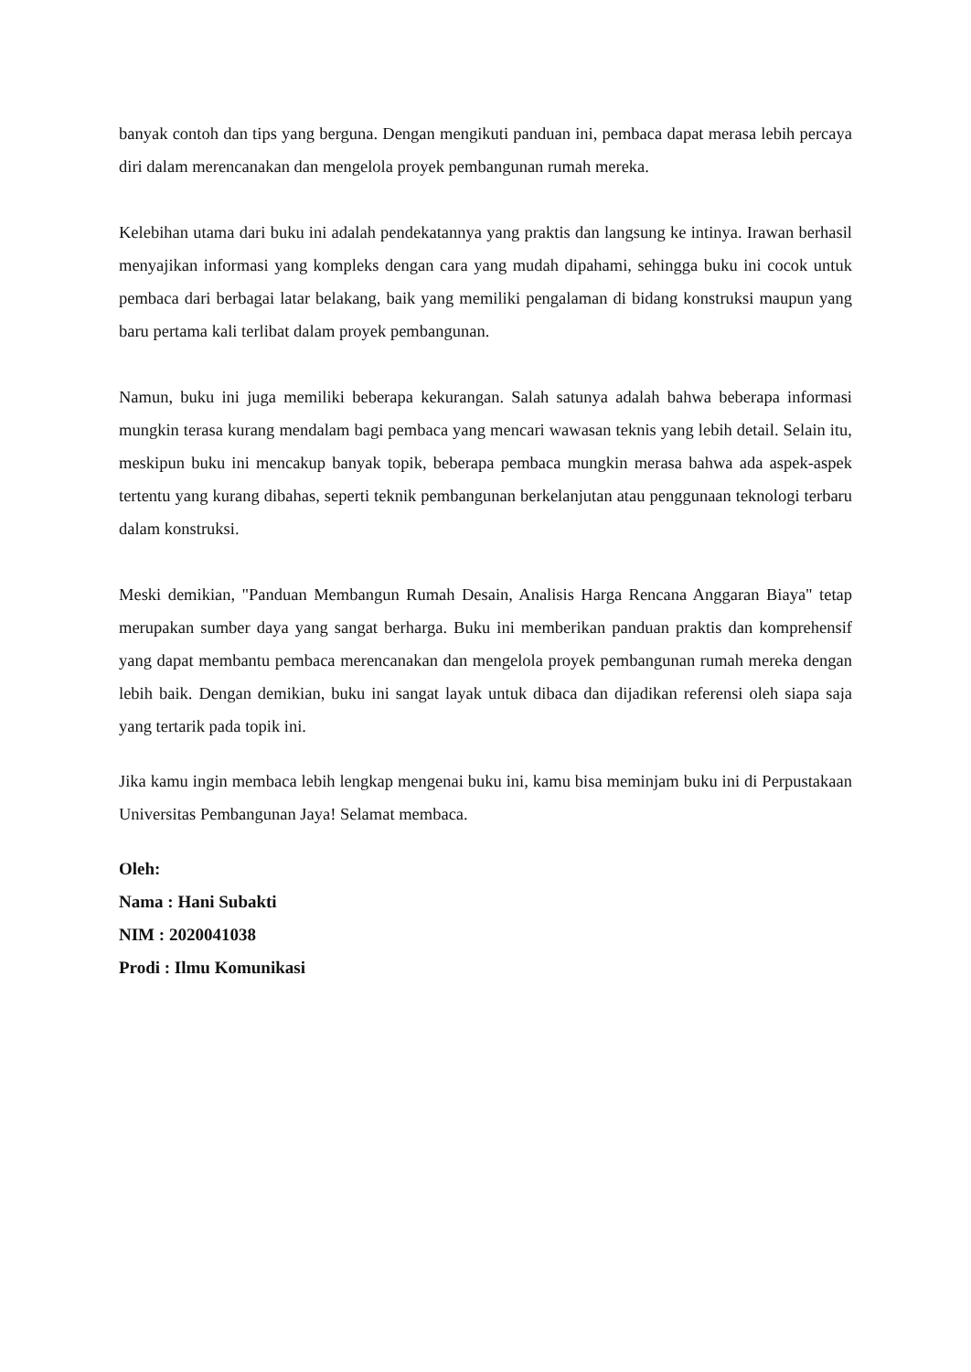banyak contoh dan tips yang berguna. Dengan mengikuti panduan ini, pembaca dapat merasa lebih percaya diri dalam merencanakan dan mengelola proyek pembangunan rumah mereka.
Kelebihan utama dari buku ini adalah pendekatannya yang praktis dan langsung ke intinya. Irawan berhasil menyajikan informasi yang kompleks dengan cara yang mudah dipahami, sehingga buku ini cocok untuk pembaca dari berbagai latar belakang, baik yang memiliki pengalaman di bidang konstruksi maupun yang baru pertama kali terlibat dalam proyek pembangunan.
Namun, buku ini juga memiliki beberapa kekurangan. Salah satunya adalah bahwa beberapa informasi mungkin terasa kurang mendalam bagi pembaca yang mencari wawasan teknis yang lebih detail. Selain itu, meskipun buku ini mencakup banyak topik, beberapa pembaca mungkin merasa bahwa ada aspek-aspek tertentu yang kurang dibahas, seperti teknik pembangunan berkelanjutan atau penggunaan teknologi terbaru dalam konstruksi.
Meski demikian, "Panduan Membangun Rumah Desain, Analisis Harga Rencana Anggaran Biaya" tetap merupakan sumber daya yang sangat berharga. Buku ini memberikan panduan praktis dan komprehensif yang dapat membantu pembaca merencanakan dan mengelola proyek pembangunan rumah mereka dengan lebih baik. Dengan demikian, buku ini sangat layak untuk dibaca dan dijadikan referensi oleh siapa saja yang tertarik pada topik ini.
Jika kamu ingin membaca lebih lengkap mengenai buku ini, kamu bisa meminjam buku ini di Perpustakaan Universitas Pembangunan Jaya! Selamat membaca.
Oleh:
Nama : Hani Subakti
NIM : 2020041038
Prodi : Ilmu Komunikasi